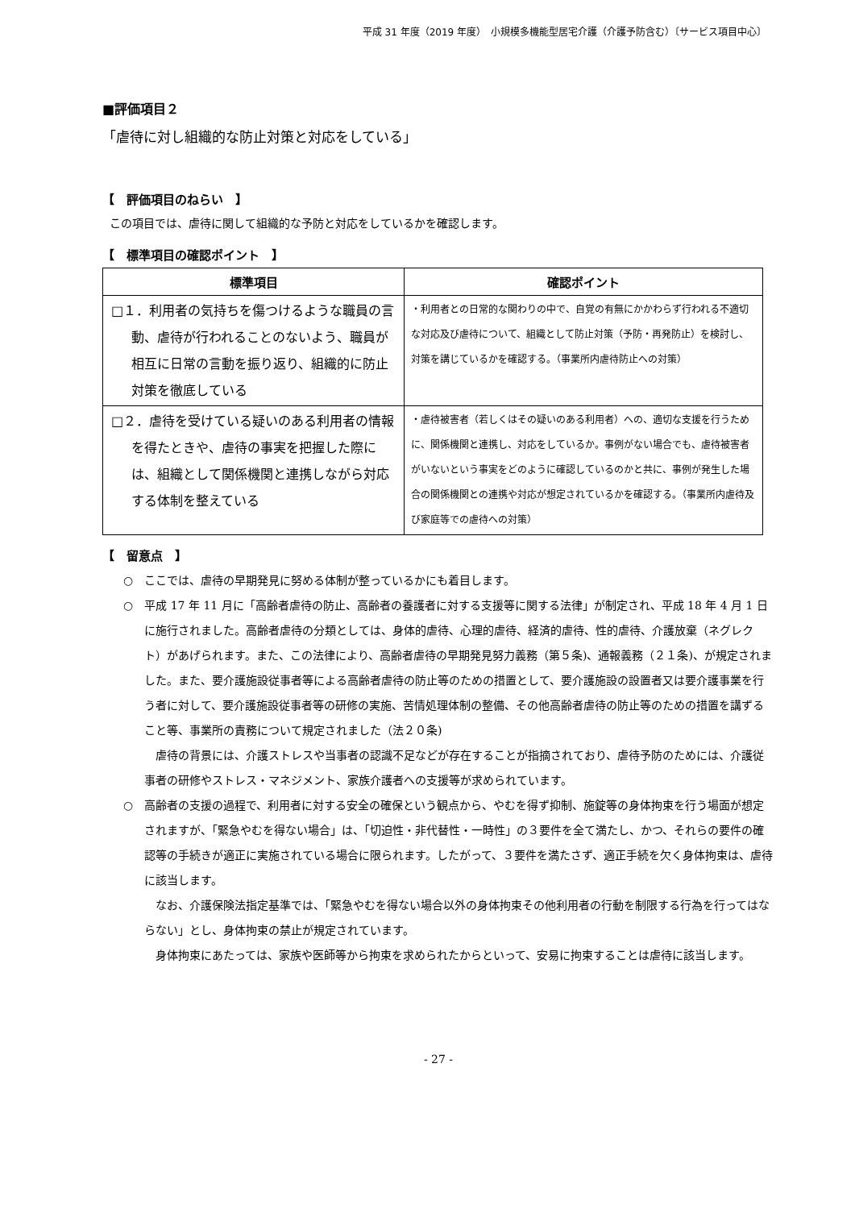平成 31 年度（2019 年度）　小規模多機能型居宅介護（介護予防含む）〔サービス項目中心〕
■評価項目２
「虐待に対し組織的な防止対策と対応をしている」
【　評価項目のねらい　】
この項目では、虐待に関して組織的な予防と対応をしているかを確認します。
【　標準項目の確認ポイント　】
| 標準項目 | 確認ポイント |
| --- | --- |
| □１．利用者の気持ちを傷つけるような職員の言動、虐待が行われることのないよう、職員が相互に日常の言動を振り返り、組織的に防止対策を徹底している | ・利用者との日常的な関わりの中で、自覚の有無にかかわらず行われる不適切な対応及び虐待について、組織として防止対策（予防・再発防止）を検討し、対策を講じているかを確認する。（事業所内虐待防止への対策） |
| □２．虐待を受けている疑いのある利用者の情報を得たときや、虐待の事実を把握した際には、組織として関係機関と連携しながら対応する体制を整えている | ・虐待被害者（若しくはその疑いのある利用者）への、適切な支援を行うために、関係機関と連携し、対応をしているか。事例がない場合でも、虐待被害者がいないという事実をどのように確認しているのかと共に、事例が発生した場合の関係機関との連携や対応が想定されているかを確認する。（事業所内虐待及び家庭等での虐待への対策） |
【　留意点　】
○　ここでは、虐待の早期発見に努める体制が整っているかにも着目します。
○　平成 17 年 11 月に「高齢者虐待の防止、高齢者の養護者に対する支援等に関する法律」が制定され、平成 18 年 4 月 1 日に施行されました。高齢者虐待の分類としては、身体的虐待、心理的虐待、経済的虐待、性的虐待、介護放棄（ネグレクト）があげられます。また、この法律により、高齢者虐待の早期発見努力義務（第５条)、通報義務（２１条)、が規定されました。また、要介護施設従事者等による高齢者虐待の防止等のための措置として、要介護施設の設置者又は要介護事業を行う者に対して、要介護施設従事者等の研修の実施、苦情処理体制の整備、その他高齢者虐待の防止等のための措置を講ずること等、事業所の責務について規定されました（法２０条)
虐待の背景には、介護ストレスや当事者の認識不足などが存在することが指摘されており、虐待予防のためには、介護従事者の研修やストレス・マネジメント、家族介護者への支援等が求められています。
○　高齢者の支援の過程で、利用者に対する安全の確保という観点から、やむを得ず抑制、施錠等の身体拘束を行う場面が想定されますが、「緊急やむを得ない場合」は、「切迫性・非代替性・一時性」の３要件を全て満たし、かつ、それらの要件の確認等の手続きが適正に実施されている場合に限られます。したがって、３要件を満たさず、適正手続を欠く身体拘束は、虐待に該当します。
なお、介護保険法指定基準では、「緊急やむを得ない場合以外の身体拘束その他利用者の行動を制限する行為を行ってはならない」とし、身体拘束の禁止が規定されています。
身体拘束にあたっては、家族や医師等から拘束を求められたからといって、安易に拘束することは虐待に該当します。
- 27 -